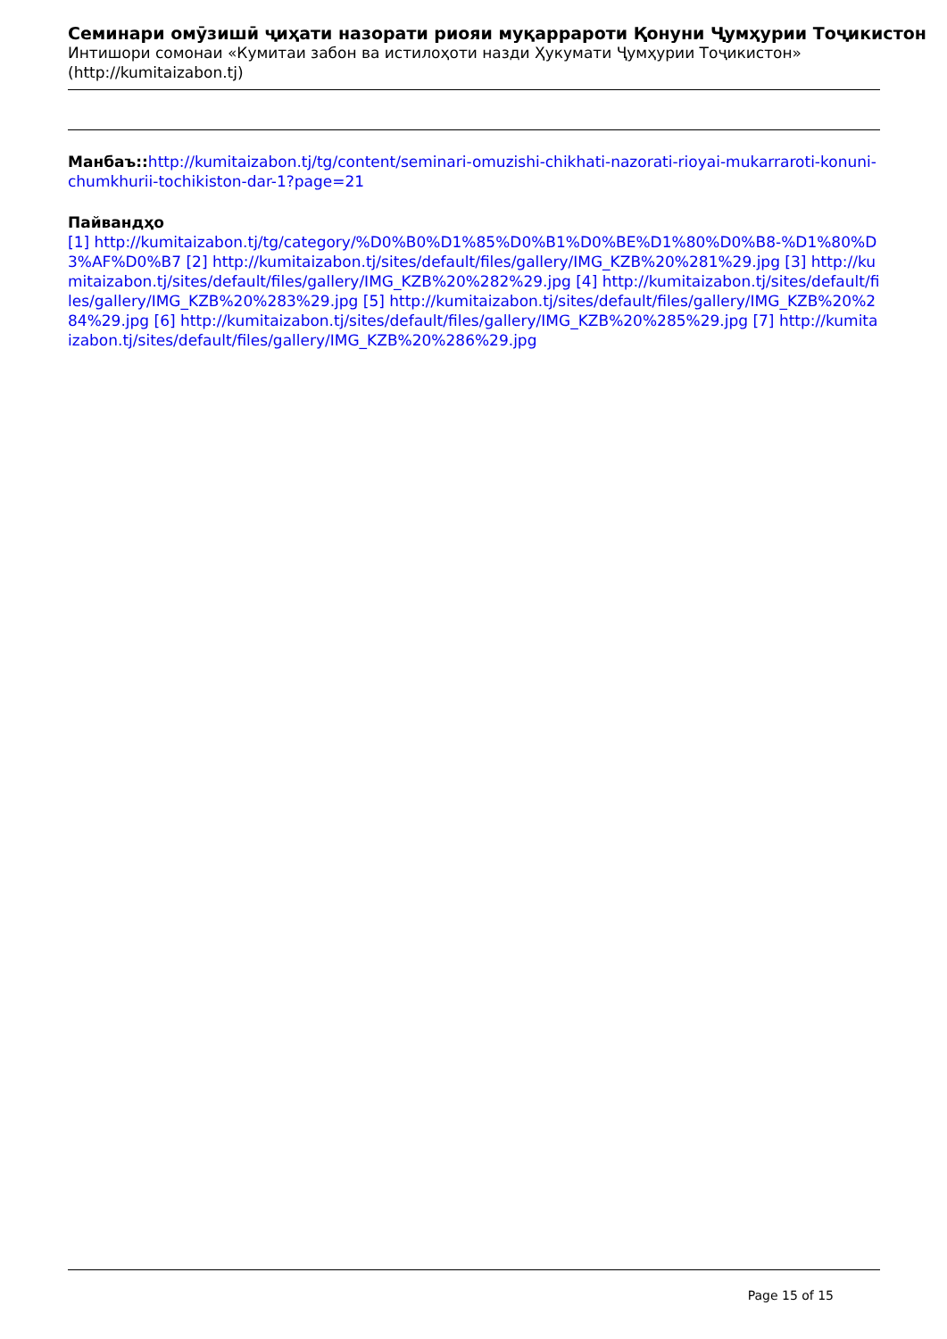Семинари омӯзишӣ ҷиҳати назорати риояи муқаррароти Қонуни Ҷумҳурии Тоҷикистон
Интишори сомонаи «Кумитаи забон ва истилоҳоти назди Ҳукумати Ҷумҳурии Тоҷикистон» (http://kumitaizabon.tj)
Манбаъ:: http://kumitaizabon.tj/tg/content/seminari-omuzishi-chikhati-nazorati-rioyai-mukarraroti-konuni-chumkhurii-tochikiston-dar-1?page=21
Пайвандҳо
[1] http://kumitaizabon.tj/tg/category/%D0%B0%D1%85%D0%B1%D0%BE%D1%80%D0%B8-%D1%80%D3%AF%D0%B7 [2] http://kumitaizabon.tj/sites/default/files/gallery/IMG_KZB%20%281%29.jpg [3] http://kumitaizabon.tj/sites/default/files/gallery/IMG_KZB%20%282%29.jpg [4] http://kumitaizabon.tj/sites/default/files/gallery/IMG_KZB%20%283%29.jpg [5] http://kumitaizabon.tj/sites/default/files/gallery/IMG_KZB%20%284%29.jpg [6] http://kumitaizabon.tj/sites/default/files/gallery/IMG_KZB%20%285%29.jpg [7] http://kumitaizabon.tj/sites/default/files/gallery/IMG_KZB%20%286%29.jpg
Page 15 of 15